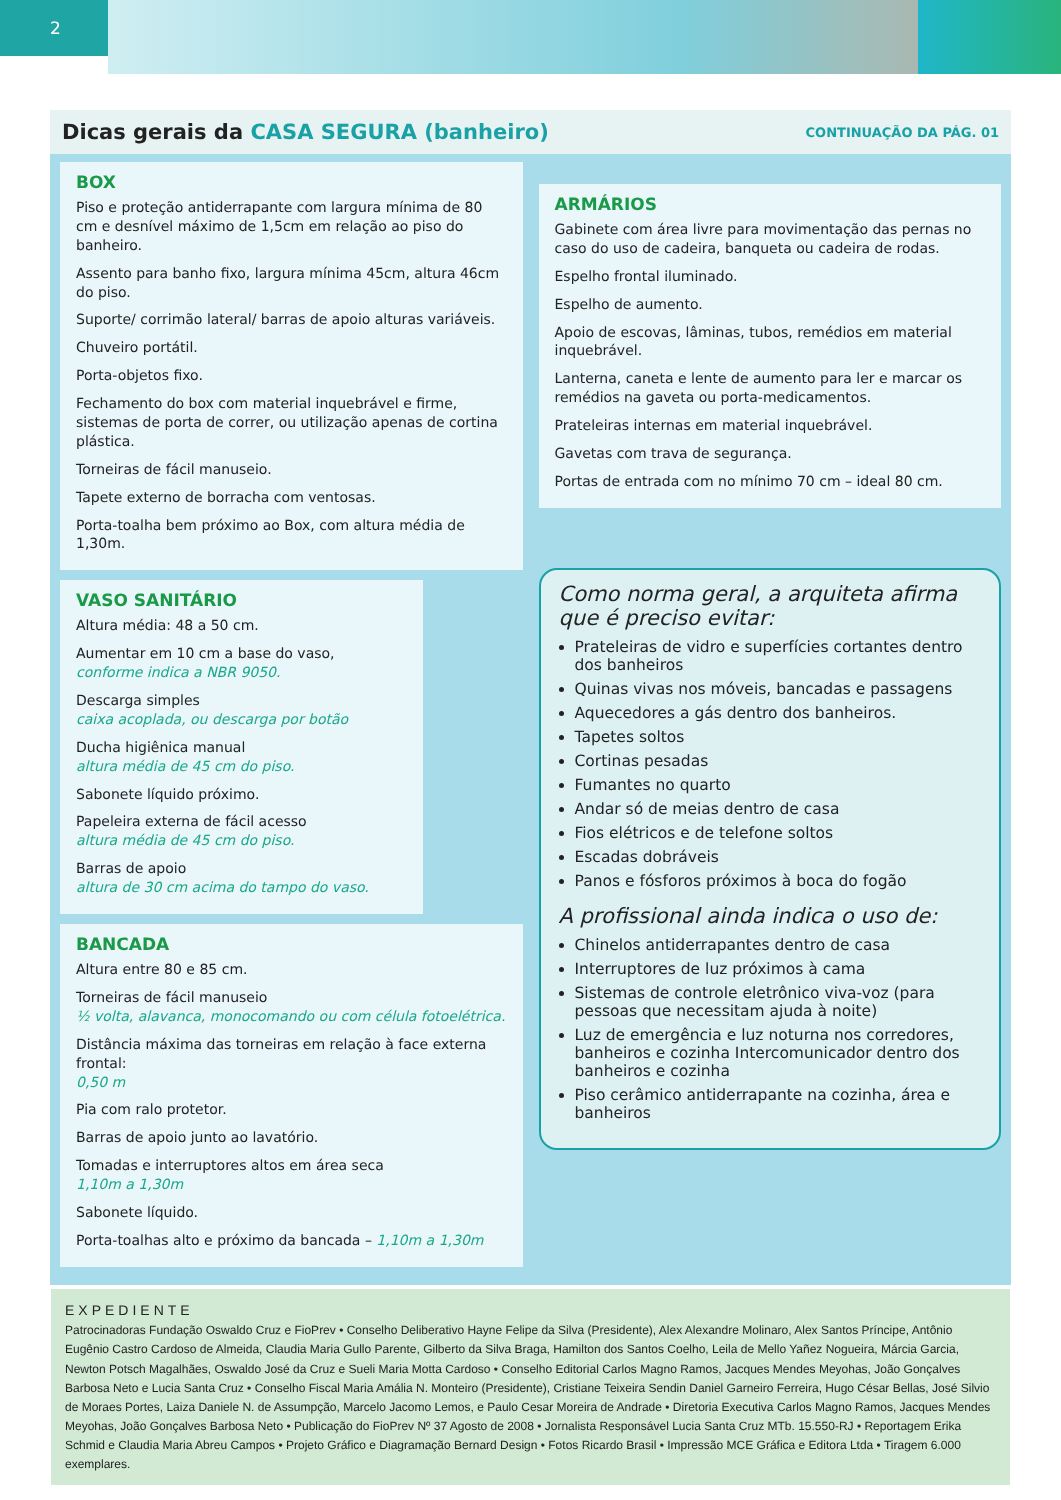2
Dicas gerais da CASA SEGURA (banheiro)
CONTINUAÇÃO DA PÁG. 01
BOX
Piso e proteção antiderrapante com largura mínima de 80 cm e desnível máximo de 1,5cm em relação ao piso do banheiro.
Assento para banho fixo, largura mínima 45cm, altura 46cm do piso.
Suporte/ corrimão lateral/ barras de apoio alturas variáveis.
Chuveiro portátil.
Porta-objetos fixo.
Fechamento do box com material inquebrável e firme, sistemas de porta de correr, ou utilização apenas de cortina plástica.
Torneiras de fácil manuseio.
Tapete externo de borracha com ventosas.
Porta-toalha bem próximo ao Box, com altura média de 1,30m.
VASO SANITÁRIO
Altura média: 48 a 50 cm.
Aumentar em 10 cm a base do vaso,
conforme indica a NBR 9050.
Descarga simples
caixa acoplada, ou descarga por botão
Ducha higiênica manual
altura média de 45 cm do piso.
Sabonete líquido próximo.
Papeleira externa de fácil acesso
altura média de 45 cm do piso.
Barras de apoio
altura de 30 cm acima do tampo do vaso.
BANCADA
Altura entre 80 e 85 cm.
Torneiras de fácil manuseio
½ volta, alavanca, monocomando ou com célula fotoelétrica.
Distância máxima das torneiras em relação à face externa frontal:
0,50 m
Pia com ralo protetor.
Barras de apoio junto ao lavatório.
Tomadas e interruptores altos em área seca
1,10m a 1,30m
Sabonete líquido.
Porta-toalhas alto e próximo da bancada – 1,10m a 1,30m
ARMÁRIOS
Gabinete com área livre para movimentação das pernas no caso do uso de cadeira, banqueta ou cadeira de rodas.
Espelho frontal iluminado.
Espelho de aumento.
Apoio de escovas, lâminas, tubos, remédios em material inquebrável.
Lanterna, caneta e lente de aumento para ler e marcar os remédios na gaveta ou porta-medicamentos.
Prateleiras internas em material inquebrável.
Gavetas com trava de segurança.
Portas de entrada com no mínimo 70 cm – ideal 80 cm.
Como norma geral, a arquiteta afirma que é preciso evitar:
Prateleiras de vidro e superfícies cortantes dentro dos banheiros
Quinas vivas nos móveis, bancadas e passagens
Aquecedores a gás dentro dos banheiros.
Tapetes soltos
Cortinas pesadas
Fumantes no quarto
Andar só de meias dentro de casa
Fios elétricos e de telefone soltos
Escadas dobráveis
Panos e fósforos próximos à boca do fogão
A profissional ainda indica o uso de:
Chinelos antiderrapantes dentro de casa
Interruptores de luz próximos à cama
Sistemas de controle eletrônico viva-voz (para pessoas que necessitam ajuda à noite)
Luz de emergência e luz noturna nos corredores, banheiros e cozinha Intercomunicador dentro dos banheiros e cozinha
Piso cerâmico antiderrapante na cozinha, área e banheiros
EXPEDIENTE
Patrocinadoras Fundação Oswaldo Cruz e FioPrev • Conselho Deliberativo Hayne Felipe da Silva (Presidente), Alex Alexandre Molinaro, Alex Santos Príncipe, Antônio Eugênio Castro Cardoso de Almeida, Claudia Maria Gullo Parente, Gilberto da Silva Braga, Hamilton dos Santos Coelho, Leila de Mello Yañez Nogueira, Márcia Garcia, Newton Potsch Magalhães, Oswaldo José da Cruz e Sueli Maria Motta Cardoso • Conselho Editorial Carlos Magno Ramos, Jacques Mendes Meyohas, João Gonçalves Barbosa Neto e Lucia Santa Cruz • Conselho Fiscal Maria Amália N. Monteiro (Presidente), Cristiane Teixeira Sendin Daniel Garneiro Ferreira, Hugo César Bellas, José Silvio de Moraes Portes, Laiza Daniele N. de Assumpção, Marcelo Jacomo Lemos, e Paulo Cesar Moreira de Andrade • Diretoria Executiva Carlos Magno Ramos, Jacques Mendes Meyohas, João Gonçalves Barbosa Neto • Publicação do FioPrev Nº 37 Agosto de 2008 • Jornalista Responsável Lucia Santa Cruz MTb. 15.550-RJ • Reportagem Erika Schmid e Claudia Maria Abreu Campos • Projeto Gráfico e Diagramação Bernard Design • Fotos Ricardo Brasil • Impressão MCE Gráfica e Editora Ltda • Tiragem 6.000 exemplares.